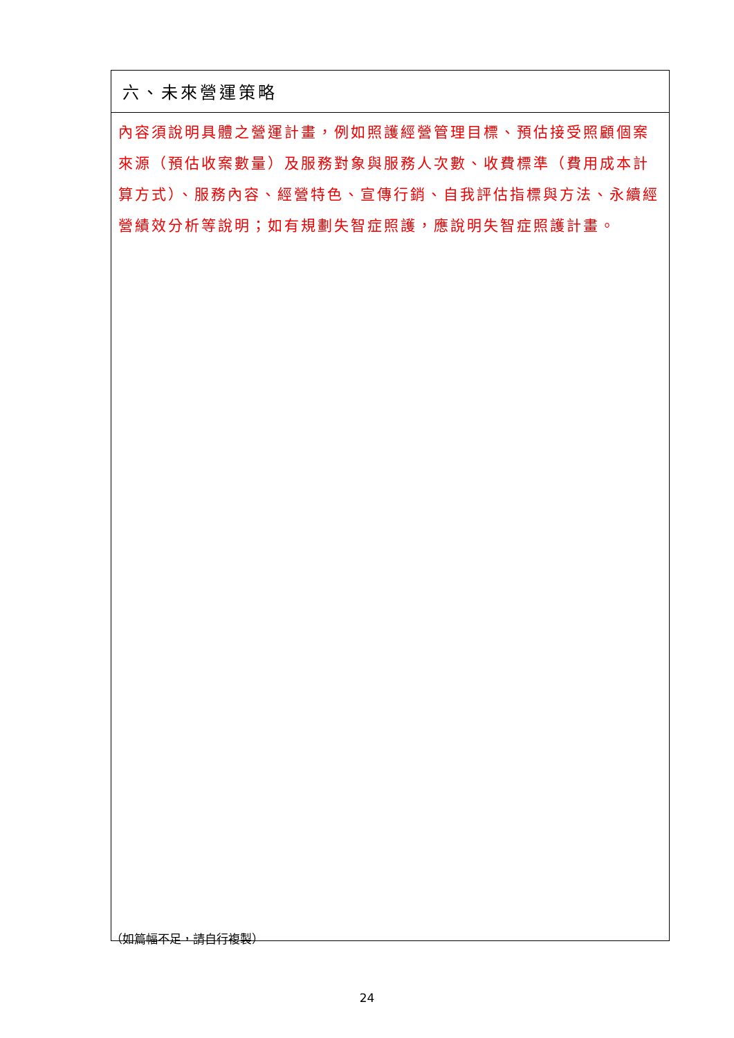| 六、未來營運策略 |
| 內容須說明具體之營運計畫，例如照護經營管理目標、預估接受照顧個案來源（預估收案數量）及服務對象與服務人次數、收費標準（費用成本計算方式）、服務內容、經營特色、宣傳行銷、自我評估指標與方法、永續經營績效分析等說明；如有規劃失智症照護，應說明失智症照護計畫。 |
（如篇幅不足，請自行複製）
24